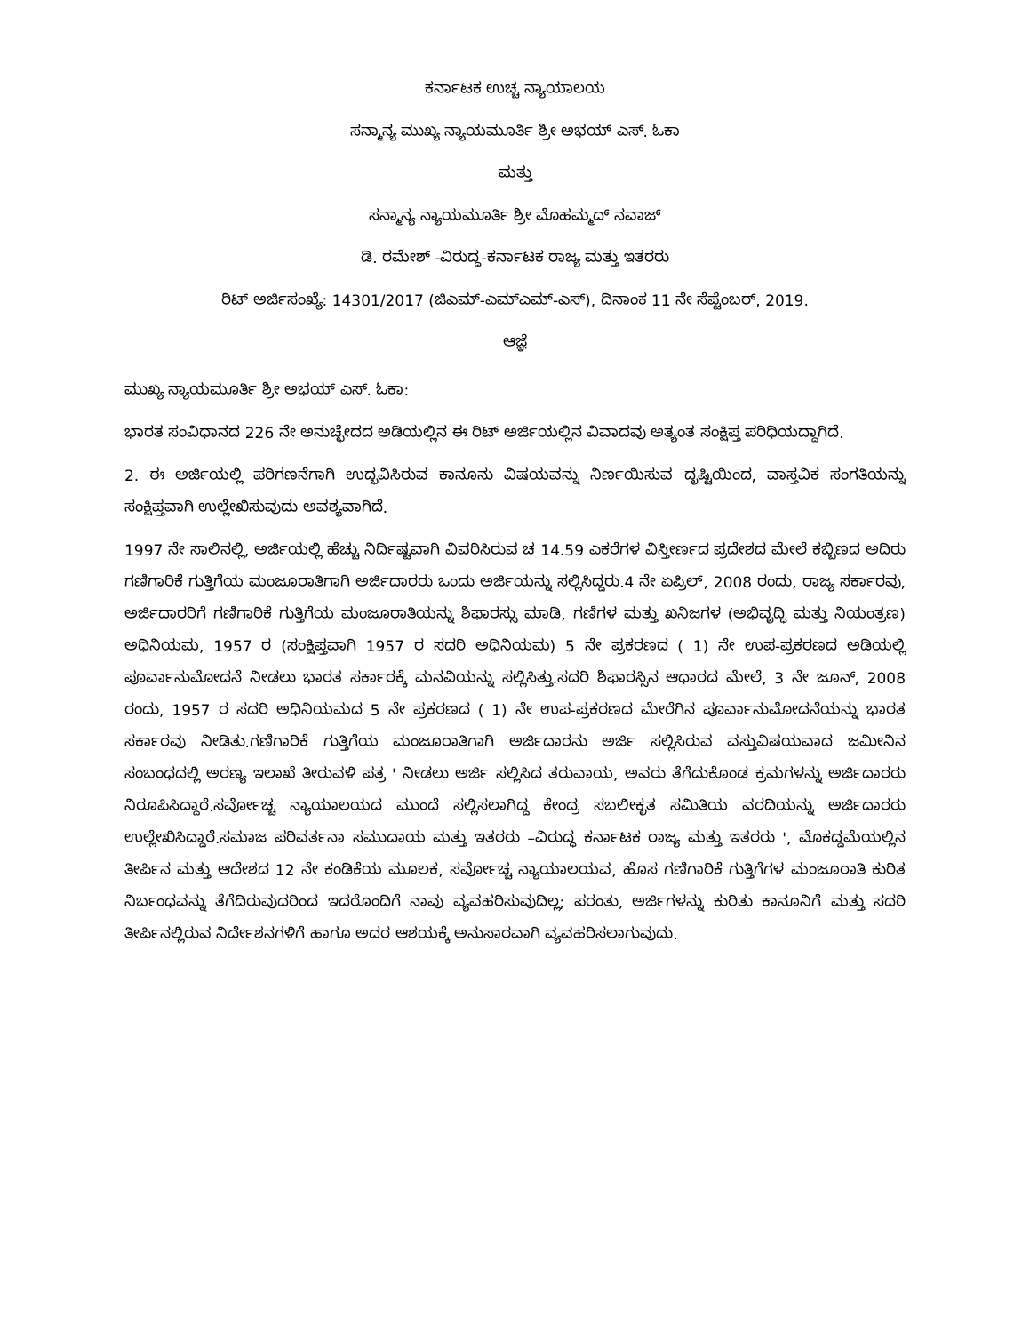ಕರ್ನಾಟಕ ಉಚ್ಚ ನ್ಯಾಯಾಲಯ
ಸನ್ಮಾನ್ಯ ಮುಖ್ಯ ನ್ಯಾಯಮೂರ್ತಿ ಶ್ರೀ ಅಭಯ್ ಎಸ್. ಓಕಾ
ಮತ್ತು
ಸನ್ಮಾನ್ಯ ನ್ಯಾಯಮೂರ್ತಿ ಶ್ರೀ ಮೊಹಮ್ಮದ್ ನವಾಜ್
ಡಿ. ರಮೇಶ್ -ವಿರುದ್ಧ-ಕರ್ನಾಟಕ ರಾಜ್ಯ ಮತ್ತು ಇತರರು
ರಿಟ್ ಅರ್ಜಿಸಂಖ್ಯೆ: 14301/2017 (ಜಿಎಮ್-ಎಮ್ಎಮ್-ಎಸ್), ದಿನಾಂಕ 11 ನೇ ಸೆಪ್ಟೆಂಬರ್, 2019.
ಆಜ್ಞೆ
ಮುಖ್ಯ ನ್ಯಾಯಮೂರ್ತಿ ಶ್ರೀ ಅಭಯ್ ಎಸ್. ಓಕಾ:
ಭಾರತ ಸಂವಿಧಾನದ 226 ನೇ ಅನುಚ್ಛೇದದ ಅಡಿಯಲ್ಲಿನ ಈ ರಿಟ್ ಅರ್ಜಿಯಲ್ಲಿನ ವಿವಾದವು ಅತ್ಯಂತ ಸಂಕ್ಷಿಪ್ತ ಪರಿಧಿಯದ್ದಾಗಿದೆ.
2. ಈ ಅರ್ಜಿಯಲ್ಲಿ ಪರಿಗಣನೆಗಾಗಿ ಉದ್ಭವಿಸಿರುವ ಕಾನೂನು ವಿಷಯವನ್ನು ನಿರ್ಣಯಿಸುವ ದೃಷ್ಟಿಯಿಂದ, ವಾಸ್ತವಿಕ ಸಂಗತಿಯನ್ನು ಸಂಕ್ಷಿಪ್ತವಾಗಿ ಉಲ್ಲೇಖಿಸುವುದು ಅವಶ್ಯವಾಗಿದೆ.
1997 ನೇ ಸಾಲಿನಲ್ಲಿ, ಅರ್ಜಿಯಲ್ಲಿ ಹೆಚ್ಚು ನಿರ್ದಿಷ್ಟವಾಗಿ ವಿವರಿಸಿರುವ ಚ 14.59 ಎಕರೆಗಳ ವಿಸ್ತೀರ್ಣದ ಪ್ರದೇಶದ ಮೇಲೆ ಕಬ್ಬಿಣದ ಅದಿರು ಗಣಿಗಾರಿಕೆ ಗುತ್ತಿಗೆಯ ಮಂಜೂರಾತಿಗಾಗಿ ಅರ್ಜಿದಾರರು ಒಂದು ಅರ್ಜಿಯನ್ನು ಸಲ್ಲಿಸಿದ್ದರು.4 ನೇ ಏಪ್ರಿಲ್, 2008 ರಂದು, ರಾಜ್ಯ ಸರ್ಕಾರವು, ಅರ್ಜಿದಾರರಿಗೆ ಗಣಿಗಾರಿಕೆ ಗುತ್ತಿಗೆಯ ಮಂಜೂರಾತಿಯನ್ನು ಶಿಫಾರಸ್ಸು ಮಾಡಿ, ಗಣಿಗಳ ಮತ್ತು ಖನಿಜಗಳ (ಅಭಿವೃದ್ಧಿ ಮತ್ತು ನಿಯಂತ್ರಣ) ಅಧಿನಿಯಮ, 1957 ರ (ಸಂಕ್ಷಿಪ್ತವಾಗಿ 1957 ರ ಸದರಿ ಅಧಿನಿಯಮ) 5 ನೇ ಪ್ರಕರಣದ ( 1) ನೇ ಉಪ-ಪ್ರಕರಣದ ಅಡಿಯಲ್ಲಿ ಪೂರ್ವಾನುಮೋದನೆ ನೀಡಲು ಭಾರತ ಸರ್ಕಾರಕ್ಕೆ ಮನವಿಯನ್ನು ಸಲ್ಲಿಸಿತ್ತು.ಸದರಿ ಶಿಫಾರಸ್ಸಿನ ಆಧಾರದ ಮೇಲೆ, 3 ನೇ ಜೂನ್, 2008 ರಂದು, 1957 ರ ಸದರಿ ಅಧಿನಿಯಮದ 5 ನೇ ಪ್ರಕರಣದ ( 1) ನೇ ಉಪ-ಪ್ರಕರಣದ ಮೇರೆಗಿನ ಪೂರ್ವಾನುಮೋದನೆಯನ್ನು ಭಾರತ ಸರ್ಕಾರವು ನೀಡಿತು.ಗಣಿಗಾರಿಕೆ ಗುತ್ತಿಗೆಯ ಮಂಜೂರಾತಿಗಾಗಿ ಅರ್ಜಿದಾರನು ಅರ್ಜಿ ಸಲ್ಲಿಸಿರುವ ವಸ್ತುವಿಷಯವಾದ ಜಮೀನಿನ ಸಂಬಂಧದಲ್ಲಿ ಅರಣ್ಯ ಇಲಾಖೆ ತೀರುವಳಿ ಪತ್ರ ' ನೀಡಲು ಅರ್ಜಿ ಸಲ್ಲಿಸಿದ ತರುವಾಯ, ಅವರು ತೆಗೆದುಕೊಂಡ ಕ್ರಮಗಳನ್ನು ಅರ್ಜಿದಾರರು ನಿರೂಪಿಸಿದ್ದಾರೆ.ಸರ್ವೋಚ್ಚ ನ್ಯಾಯಾಲಯದ ಮುಂದೆ ಸಲ್ಲಿಸಲಾಗಿದ್ದ ಕೇಂದ್ರ ಸಬಲೀಕೃತ ಸಮಿತಿಯ ವರದಿಯನ್ನು ಅರ್ಜಿದಾರರು ಉಲ್ಲೇಖಿಸಿದ್ದಾರೆ.ಸಮಾಜ ಪರಿವರ್ತನಾ ಸಮುದಾಯ ಮತ್ತು ಇತರರು –ವಿರುದ್ಧ ಕರ್ನಾಟಕ ರಾಜ್ಯ ಮತ್ತು ಇತರರು ', ಮೊಕದ್ದಮೆಯಲ್ಲಿನ ತೀರ್ಪಿನ ಮತ್ತು ಆದೇಶದ 12 ನೇ ಕಂಡಿಕೆಯ ಮೂಲಕ, ಸರ್ವೋಚ್ಚ ನ್ಯಾಯಾಲಯವ, ಹೊಸ ಗಣಿಗಾರಿಕೆ ಗುತ್ತಿಗೆಗಳ ಮಂಜೂರಾತಿ ಕುರಿತ ನಿರ್ಬಂಧವನ್ನು ತೆಗೆದಿರುವುದರಿಂದ ಇದರೊಂದಿಗೆ ನಾವು ವ್ಯವಹರಿಸುವುದಿಲ್ಲ; ಪರಂತು, ಅರ್ಜಿಗಳನ್ನು ಕುರಿತು ಕಾನೂನಿಗೆ ಮತ್ತು ಸದರಿ ತೀರ್ಪಿನಲ್ಲಿರುವ ನಿರ್ದೇಶನಗಳಿಗೆ ಹಾಗೂ ಅದರ ಆಶಯಕ್ಕೆ ಅನುಸಾರವಾಗಿ ವ್ಯವಹರಿಸಲಾಗುವುದು.